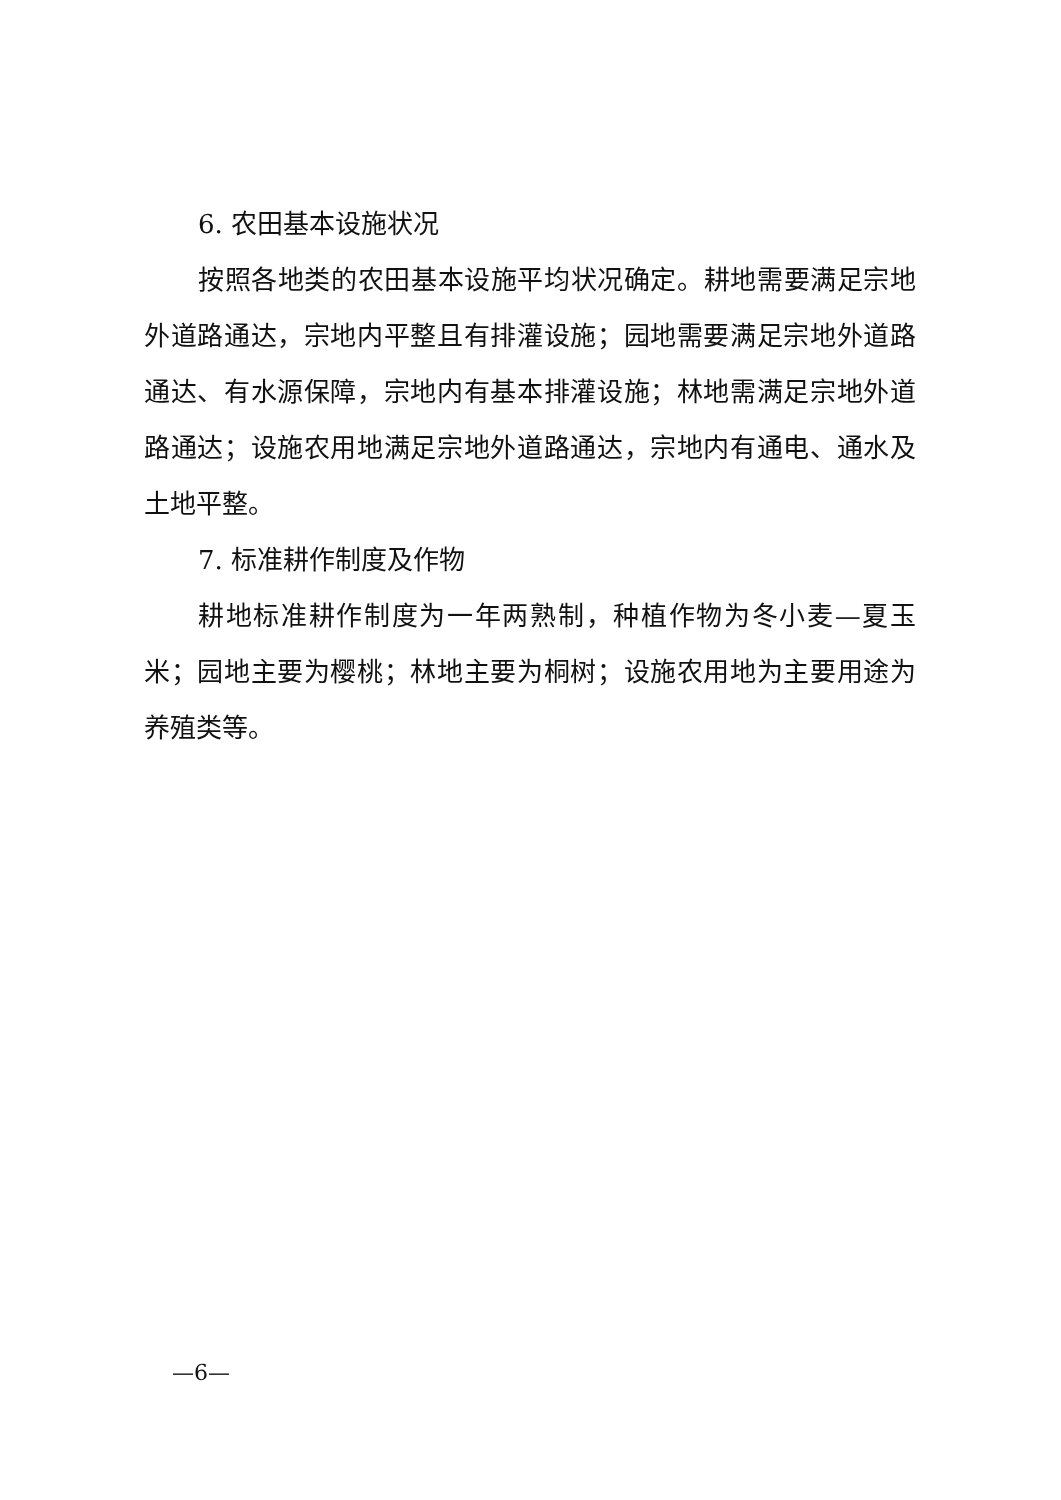6. 农田基本设施状况
按照各地类的农田基本设施平均状况确定。耕地需要满足宗地外道路通达，宗地内平整且有排灌设施；园地需要满足宗地外道路通达、有水源保障，宗地内有基本排灌设施；林地需满足宗地外道路通达；设施农用地满足宗地外道路通达，宗地内有通电、通水及土地平整。
7. 标准耕作制度及作物
耕地标准耕作制度为一年两熟制，种植作物为冬小麦—夏玉米；园地主要为樱桃；林地主要为桐树；设施农用地为主要用途为养殖类等。
—6—